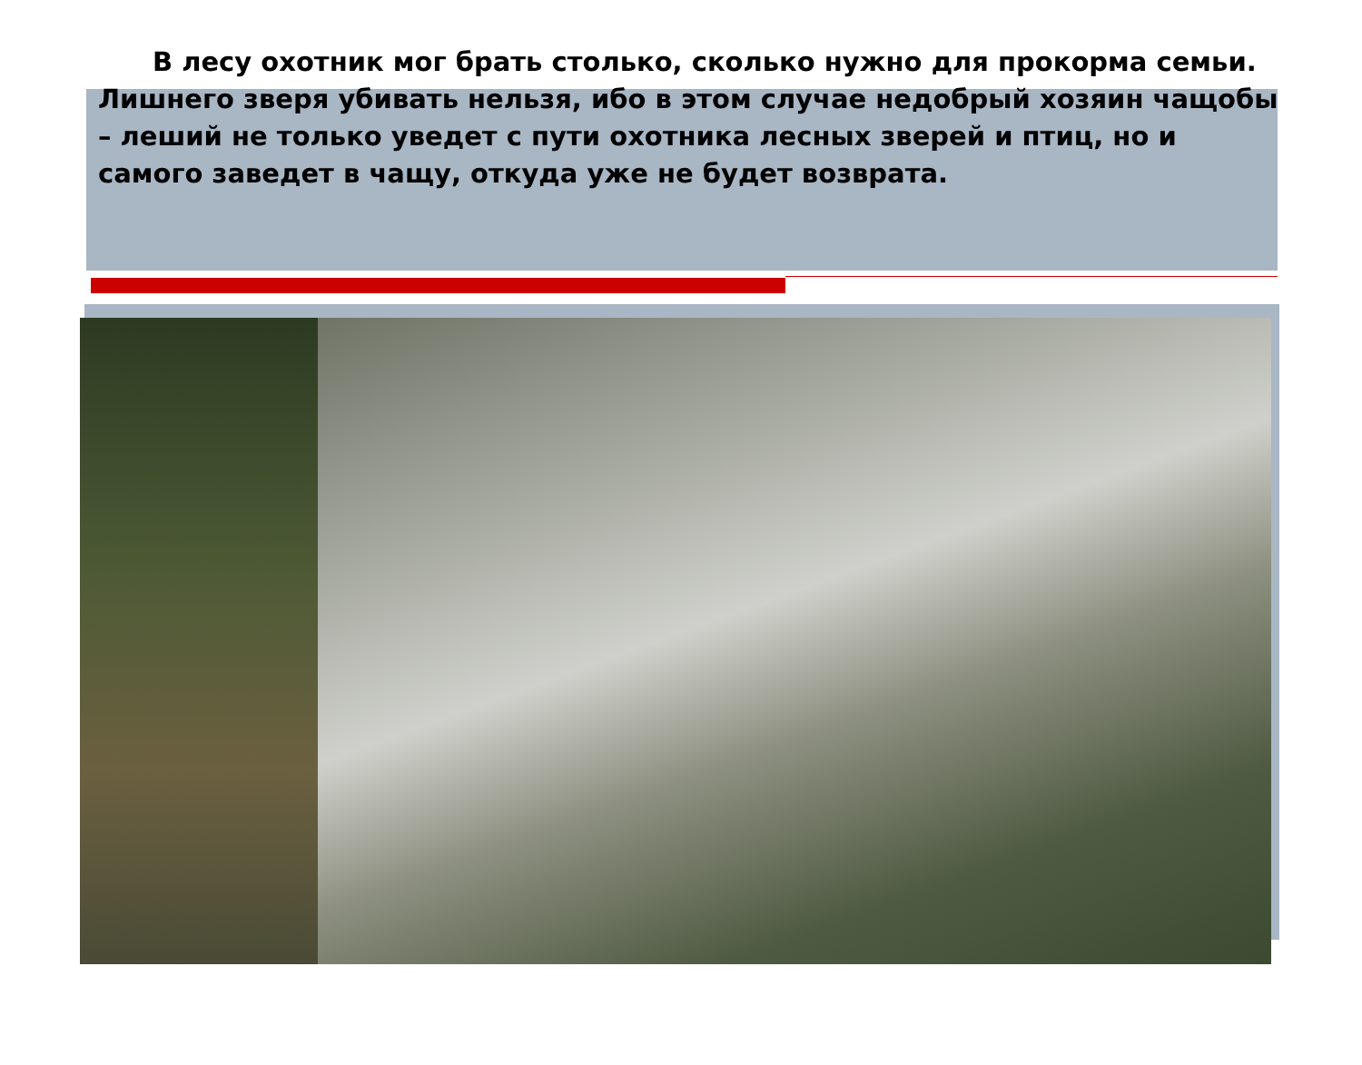В лесу охотник мог брать столько, сколько нужно для прокорма семьи. Лишнего зверя убивать нельзя, ибо в этом случае недобрый хозяин чащобы – леший не только уведет с пути охотника лесных зверей и птиц, но и самого заведет в чащу, откуда уже не будет возврата.